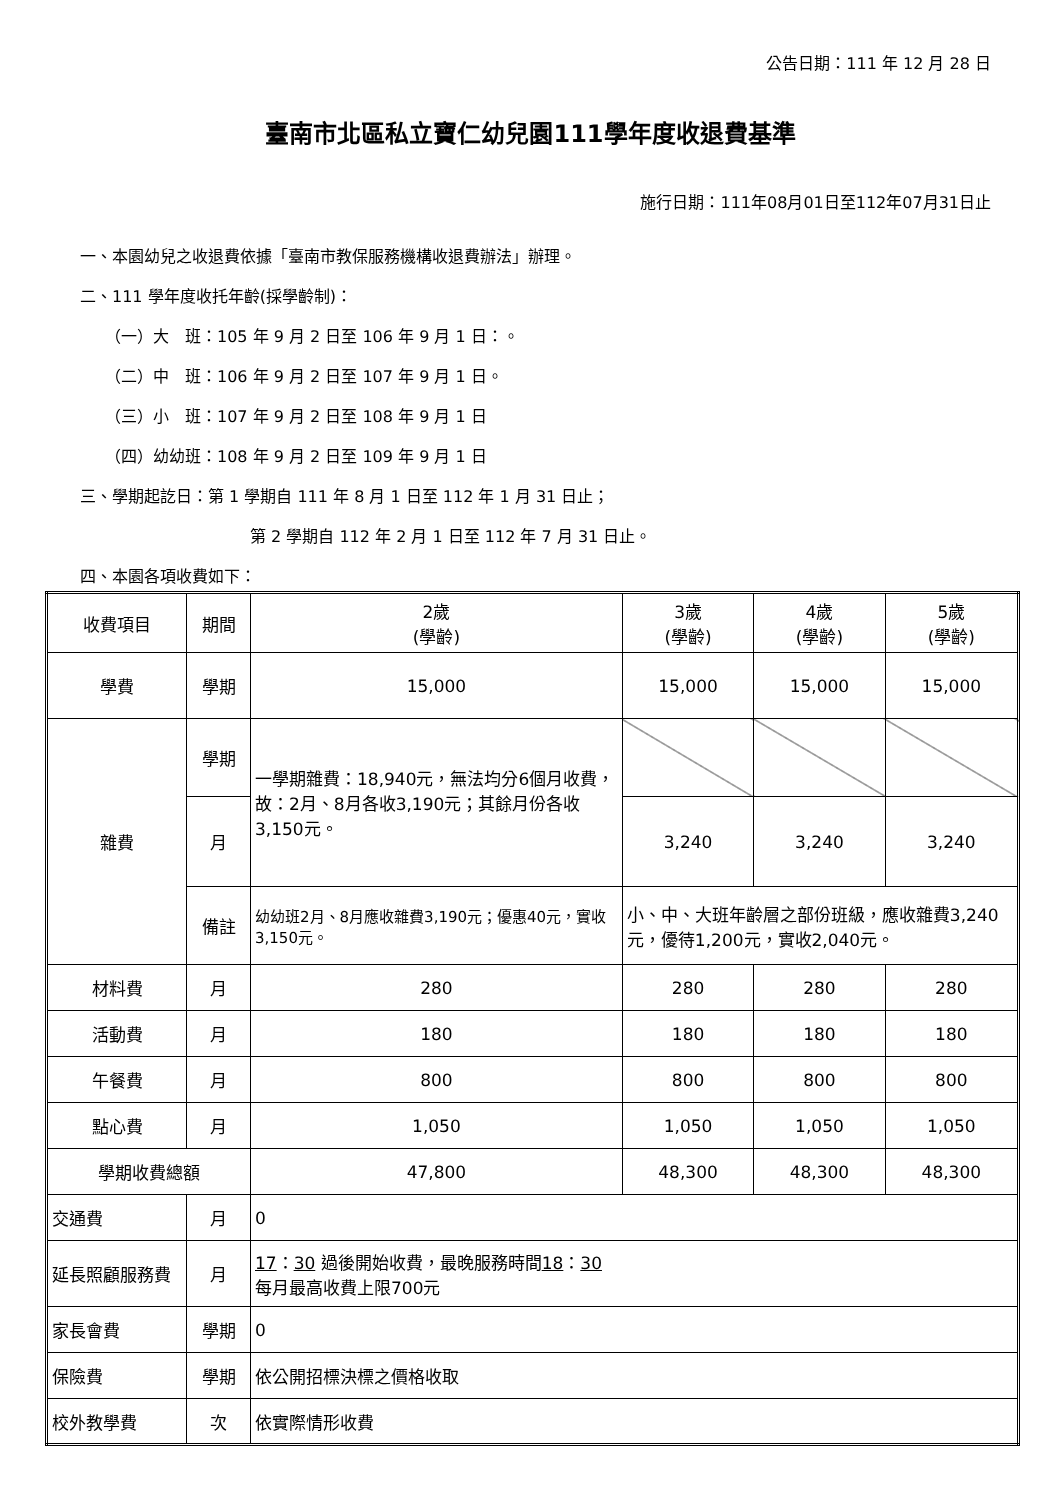公告日期：111 年 12 月 28 日
臺南市北區私立寶仁幼兒園111學年度收退費基準
施行日期：111年08月01日至112年07月31日止
一、本園幼兒之收退費依據「臺南市教保服務機構收退費辦法」辦理。
二、111 學年度收托年齡(採學齡制)：
（一）大　班：105 年 9 月 2 日至 106 年 9 月 1 日：。
（二）中　班：106 年 9 月 2 日至 107 年 9 月 1 日。
（三）小　班：107 年 9 月 2 日至 108 年 9 月 1 日
（四）幼幼班：108 年 9 月 2 日至 109 年 9 月 1 日
三、學期起訖日：第 1 學期自 111 年 8 月 1 日至 112 年 1 月 31 日止；
第 2 學期自 112 年 2 月 1 日至 112 年 7 月 31 日止。
四、本園各項收費如下：
| 收費項目 | 期間 | 2歲 (學齡) | 3歲 (學齡) | 4歲 (學齡) | 5歲 (學齡) |
| --- | --- | --- | --- | --- | --- |
| 學費 | 學期 | 15,000 | 15,000 | 15,000 | 15,000 |
| 雜費 | 學期 | 一學期雜費：18,940元，無法均分6個月收費，故：2月、8月各收3,190元；其餘月份各收3,150元。 | | | |
| | 月 | | 3,240 | 3,240 | 3,240 |
| | 備註 | 幼幼班2月、8月應收雜費3,190元；優惠40元，實收3,150元。 | 小、中、大班年齡層之部份班級，應收雜費3,240元，優待1,200元，實收2,040元。 | | |
| 材料費 | 月 | 280 | 280 | 280 | 280 |
| 活動費 | 月 | 180 | 180 | 180 | 180 |
| 午餐費 | 月 | 800 | 800 | 800 | 800 |
| 點心費 | 月 | 1,050 | 1,050 | 1,050 | 1,050 |
| 學期收費總額 | | 47,800 | 48,300 | 48,300 | 48,300 |
| 交通費 | 月 | 0 | | | |
| 延長照顧服務費 | 月 | 17 ： 30 過後開始收費，最晚服務時間 18 ： 30 每月最高收費上限700元 | | | |
| 家長會費 | 學期 | 0 | | | |
| 保險費 | 學期 | 依公開招標決標之價格收取 | | | |
| 校外教學費 | 次 | 依實際情形收費 | | | |